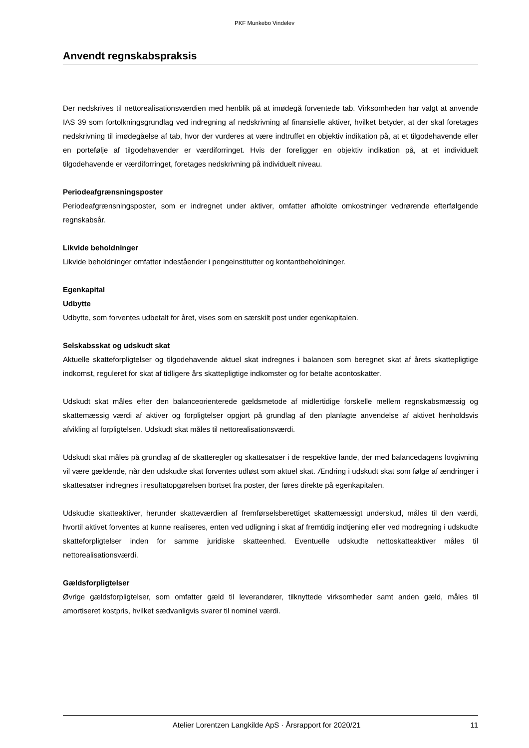PKF Munkebo Vindelev
Anvendt regnskabspraksis
Der nedskrives til nettorealisationsværdien med henblik på at imødegå forventede tab. Virksomheden har valgt at anvende IAS 39 som fortolkningsgrundlag ved indregning af nedskrivning af finansielle aktiver, hvilket betyder, at der skal foretages nedskrivning til imødegåelse af tab, hvor der vurderes at være indtruffet en objektiv indikation på, at et tilgodehavende eller en portefølje af tilgodehavender er værdiforringet. Hvis der foreligger en objektiv indikation på, at et individuelt tilgodehavende er værdiforringet, foretages nedskrivning på individuelt niveau.
Periodeafgrænsningsposter
Periodeafgrænsningsposter, som er indregnet under aktiver, omfatter afholdte omkostninger vedrørende efterfølgende regnskabsår.
Likvide beholdninger
Likvide beholdninger omfatter indeståender i pengeinstitutter og kontantbeholdninger.
Egenkapital
Udbytte
Udbytte, som forventes udbetalt for året, vises som en særskilt post under egenkapitalen.
Selskabsskat og udskudt skat
Aktuelle skatteforpligtelser og tilgodehavende aktuel skat indregnes i balancen som beregnet skat af årets skattepligtige indkomst, reguleret for skat af tidligere års skattepligtige indkomster og for betalte acontoskatter.
Udskudt skat måles efter den balanceorienterede gældsmetode af midlertidige forskelle mellem regnskabsmæssig og skattemæssig værdi af aktiver og forpligtelser opgjort på grundlag af den planlagte anvendelse af aktivet henholdsvis afvikling af forpligtelsen. Udskudt skat måles til nettorealisationsværdi.
Udskudt skat måles på grundlag af de skatteregler og skattesatser i de respektive lande, der med balancedagens lovgivning vil være gældende, når den udskudte skat forventes udløst som aktuel skat. Ændring i udskudt skat som følge af ændringer i skattesatser indregnes i resultatopgørelsen bortset fra poster, der føres direkte på egenkapitalen.
Udskudte skatteaktiver, herunder skatteværdien af fremførselsberettiget skattemæssigt underskud, måles til den værdi, hvortil aktivet forventes at kunne realiseres, enten ved udligning i skat af fremtidig indtjening eller ved modregning i udskudte skatteforpligtelser inden for samme juridiske skatteenhed. Eventuelle udskudte nettoskatteaktiver måles til nettorealisationsværdi.
Gældsforpligtelser
Øvrige gældsforpligtelser, som omfatter gæld til leverandører, tilknyttede virksomheder samt anden gæld, måles til amortiseret kostpris, hvilket sædvanligvis svarer til nominel værdi.
Atelier Lorentzen Langkilde ApS · Årsrapport for 2020/21 11